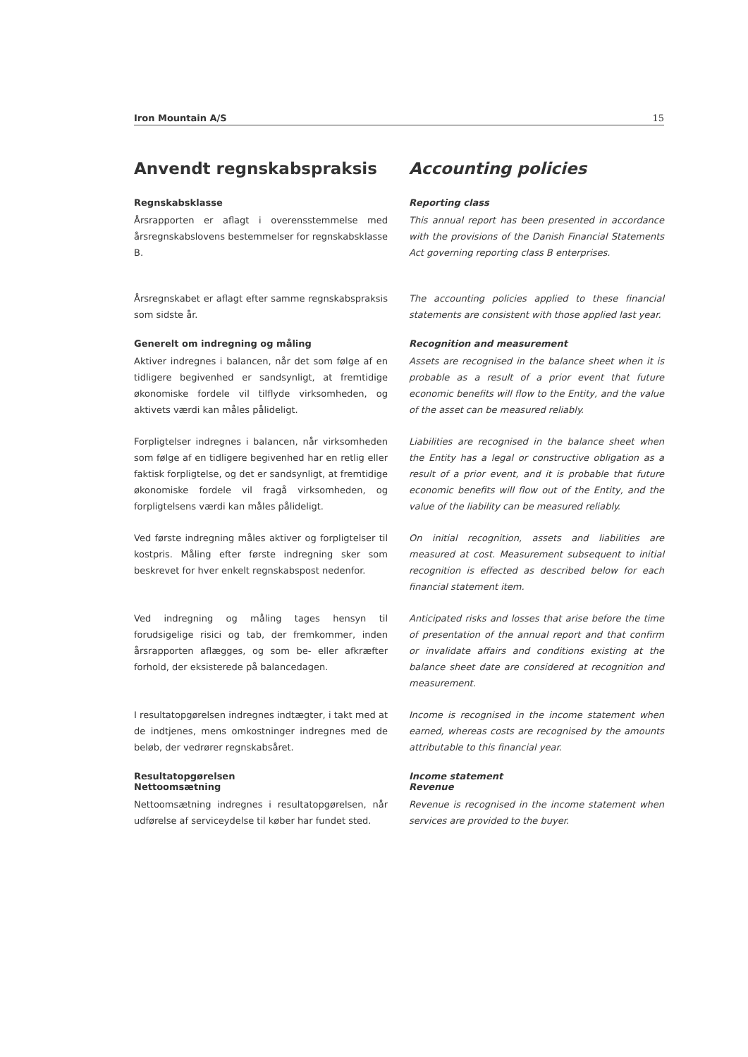Iron Mountain A/S 15
Anvendt regnskabspraksis
Accounting policies
Regnskabsklasse
Årsrapporten er aflagt i overensstemmelse med årsregnskabslovens bestemmelser for regnskabsklasse B.
Reporting class
This annual report has been presented in accordance with the provisions of the Danish Financial Statements Act governing reporting class B enterprises.
Årsregnskabet er aflagt efter samme regnskabspraksis som sidste år.
The accounting policies applied to these financial statements are consistent with those applied last year.
Generelt om indregning og måling
Aktiver indregnes i balancen, når det som følge af en tidligere begivenhed er sandsynligt, at fremtidige økonomiske fordele vil tilflyde virksomheden, og aktivets værdi kan måles pålideligt.
Recognition and measurement
Assets are recognised in the balance sheet when it is probable as a result of a prior event that future economic benefits will flow to the Entity, and the value of the asset can be measured reliably.
Forpligtelser indregnes i balancen, når virksomheden som følge af en tidligere begivenhed har en retlig eller faktisk forpligtelse, og det er sandsynligt, at fremtidige økonomiske fordele vil fragå virksomheden, og forpligtelsens værdi kan måles pålideligt.
Liabilities are recognised in the balance sheet when the Entity has a legal or constructive obligation as a result of a prior event, and it is probable that future economic benefits will flow out of the Entity, and the value of the liability can be measured reliably.
Ved første indregning måles aktiver og forpligtelser til kostpris. Måling efter første indregning sker som beskrevet for hver enkelt regnskabspost nedenfor.
On initial recognition, assets and liabilities are measured at cost. Measurement subsequent to initial recognition is effected as described below for each financial statement item.
Ved indregning og måling tages hensyn til forudsigelige risici og tab, der fremkommer, inden årsrapporten aflægges, og som be- eller afkræfter forhold, der eksisterede på balancedagen.
Anticipated risks and losses that arise before the time of presentation of the annual report and that confirm or invalidate affairs and conditions existing at the balance sheet date are considered at recognition and measurement.
I resultatopgørelsen indregnes indtægter, i takt med at de indtjenes, mens omkostninger indregnes med de beløb, der vedrører regnskabsåret.
Income is recognised in the income statement when earned, whereas costs are recognised by the amounts attributable to this financial year.
Resultatopgørelsen
Nettoomsætning
Nettoomsætning indregnes i resultatopgørelsen, når udførelse af serviceydelse til køber har fundet sted.
Income statement
Revenue
Revenue is recognised in the income statement when services are provided to the buyer.